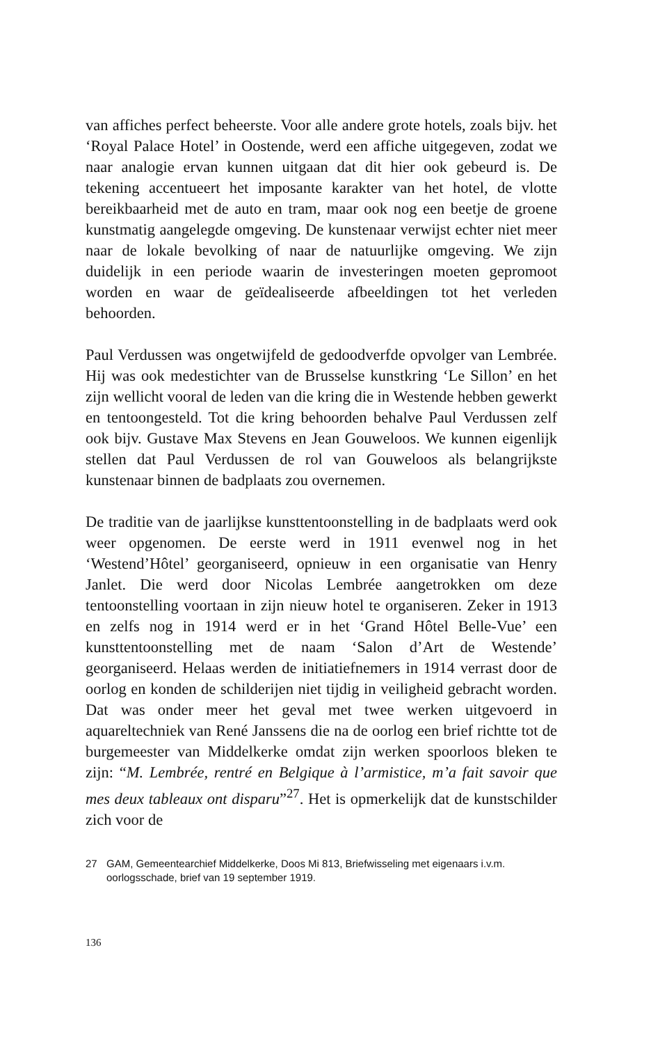van affiches perfect beheerste. Voor alle andere grote hotels, zoals bijv. het ‘Royal Palace Hotel’ in Oostende, werd een affiche uitgegeven, zodat we naar analogie ervan kunnen uitgaan dat dit hier ook gebeurd is. De tekening accentueert het imposante karakter van het hotel, de vlotte bereikbaarheid met de auto en tram, maar ook nog een beetje de groene kunstmatig aangelegde omgeving. De kunstenaar verwijst echter niet meer naar de lokale bevolking of naar de natuurlijke omgeving. We zijn duidelijk in een periode waarin de investeringen moeten gepromoot worden en waar de geïdealiseerde afbeeldingen tot het verleden behoorden.
Paul Verdussen was ongetwijfeld de gedoodverfde opvolger van Lembrée. Hij was ook medestichter van de Brusselse kunstkring ‘Le Sillon’ en het zijn wellicht vooral de leden van die kring die in Westende hebben gewerkt en tentoongesteld. Tot die kring behoorden behalve Paul Verdussen zelf ook bijv. Gustave Max Stevens en Jean Gouweloos. We kunnen eigenlijk stellen dat Paul Verdussen de rol van Gouweloos als belangrijkste kunstenaar binnen de badplaats zou overnemen.
De traditie van de jaarlijkse kunsttentoonstelling in de badplaats werd ook weer opgenomen. De eerste werd in 1911 evenwel nog in het ‘Westend’Hôtel’ georganiseerd, opnieuw in een organisatie van Henry Janlet. Die werd door Nicolas Lembrée aangetrokken om deze tentoonstelling voortaan in zijn nieuw hotel te organiseren. Zeker in 1913 en zelfs nog in 1914 werd er in het ‘Grand Hôtel Belle-Vue’ een kunsttentoonstelling met de naam ‘Salon d’Art de Westende’ georganiseerd. Helaas werden de initiatiefnemers in 1914 verrast door de oorlog en konden de schilderijen niet tijdig in veiligheid gebracht worden. Dat was onder meer het geval met twee werken uitgevoerd in aquareltechniek van René Janssens die na de oorlog een brief richtte tot de burgemeester van Middelkerke omdat zijn werken spoorloos bleken te zijn: “M. Lembrée, rentré en Belgique à l’armistice, m’a fait savoir que mes deux tableaux ont disparu”<sup>27</sup>. Het is opmerkelijk dat de kunstschilder zich voor de
27 GAM, Gemeentearchief Middelkerke, Doos Mi 813, Briefwisseling met eigenaars i.v.m. oorlogsschade, brief van 19 september 1919.
136